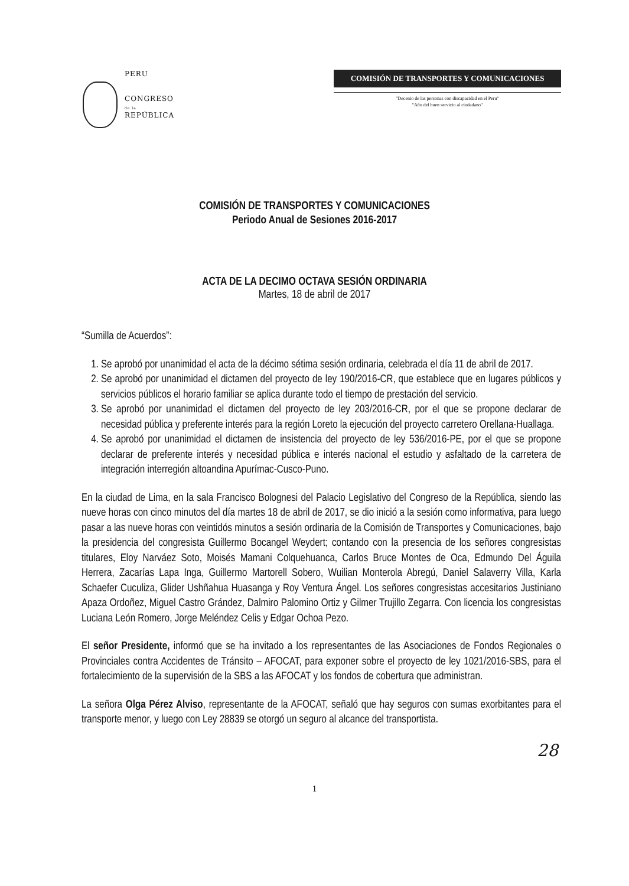PERU
CONGRESO
de la
REPÚBLICA
COMISIÓN DE TRANSPORTES Y COMUNICACIONES
"Decenio de las personas con discapacidad en el Peru"
"Año del buen servicio al ciudadano"
COMISIÓN DE TRANSPORTES Y COMUNICACIONES
Periodo Anual de Sesiones 2016-2017
ACTA DE LA DECIMO OCTAVA SESIÓN ORDINARIA
Martes, 18 de abril de 2017
“Sumilla de Acuerdos”:
1. Se aprobó por unanimidad el acta de la décimo sétima sesión ordinaria, celebrada el día 11 de abril de 2017.
2. Se aprobó por unanimidad el dictamen del proyecto de ley 190/2016-CR, que establece que en lugares públicos y servicios públicos el horario familiar se aplica durante todo el tiempo de prestación del servicio.
3. Se aprobó por unanimidad el dictamen del proyecto de ley 203/2016-CR, por el que se propone declarar de necesidad pública y preferente interés para la región Loreto la ejecución del proyecto carretero Orellana-Huallaga.
4. Se aprobó por unanimidad el dictamen de insistencia del proyecto de ley 536/2016-PE, por el que se propone declarar de preferente interés y necesidad pública e interés nacional el estudio y asfaltado de la carretera de integración interregión altoandina Apurímac-Cusco-Puno.
En la ciudad de Lima, en la sala Francisco Bolognesi del Palacio Legislativo del Congreso de la República, siendo las nueve horas con cinco minutos del día martes 18 de abril de 2017, se dio inició a la sesión como informativa, para luego pasar a las nueve horas con veintidós minutos a sesión ordinaria de la Comisión de Transportes y Comunicaciones, bajo la presidencia del congresista Guillermo Bocangel Weydert; contando con la presencia de los señores congresistas titulares, Eloy Narváez Soto, Moisés Mamani Colquehuanca, Carlos Bruce Montes de Oca, Edmundo Del Águila Herrera, Zacarías Lapa Inga, Guillermo Martorell Sobero, Wuilian Monterola Abregú, Daniel Salaverry Villa, Karla Schaefer Cuculiza, Glider Ushñahua Huasanga y Roy Ventura Ángel. Los señores congresistas accesitarios Justiniano Apaza Ordoñez, Miguel Castro Grández, Dalmiro Palomino Ortiz y Gilmer Trujillo Zegarra. Con licencia los congresistas Luciana León Romero, Jorge Meléndez Celis y Edgar Ochoa Pezo.
El señor Presidente, informó que se ha invitado a los representantes de las Asociaciones de Fondos Regionales o Provinciales contra Accidentes de Tránsito – AFOCAT, para exponer sobre el proyecto de ley 1021/2016-SBS, para el fortalecimiento de la supervisión de la SBS a las AFOCAT y los fondos de cobertura que administran.
La señora Olga Pérez Alviso, representante de la AFOCAT, señaló que hay seguros con sumas exorbitantes para el transporte menor, y luego con Ley 28839 se otorgó un seguro al alcance del transportista.
28
1